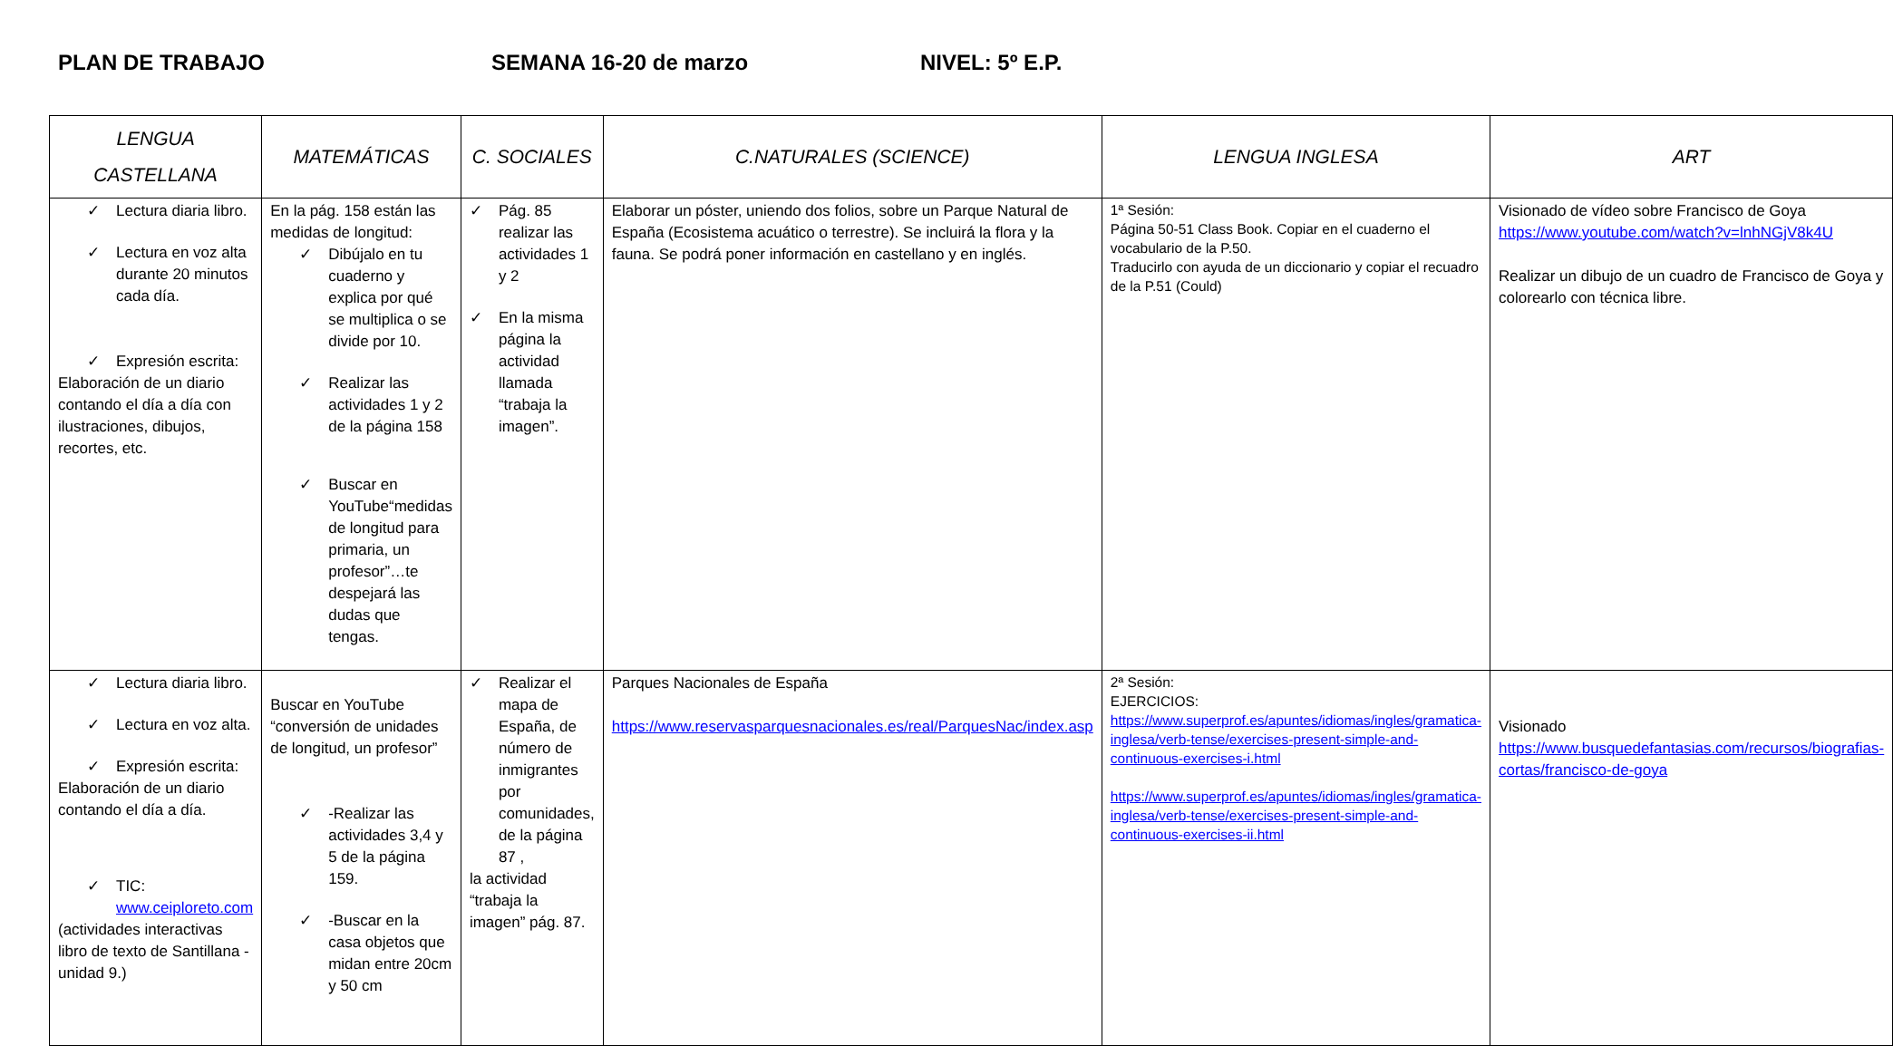PLAN DE TRABAJO SEMANA 16-20 de marzo NIVEL: 5º E.P.
| LENGUA CASTELLANA | MATEMÁTICAS | C. SOCIALES | C.NATURALES (SCIENCE) | LENGUA INGLESA | ART |
| --- | --- | --- | --- | --- | --- |
| ✓ Lectura diaria libro. ✓ Lectura en voz alta durante 20 minutos cada día. ✓ Expresión escrita: Elaboración de un diario contando el día a día con ilustraciones, dibujos, recortes, etc. | En la pág. 158 están las medidas de longitud: ✓ Dibújalo en tu cuaderno y explica por qué se multiplica o se divide por 10. ✓ Realizar las actividades 1 y 2 de la página 158 ✓ Buscar en YouTube“medidas de longitud para primaria, un profesor”…te despejará las dudas que tengas. | ✓ Pág. 85 realizar las actividades 1 y 2 ✓ En la misma página la actividad llamada “trabaja la imagen”. | Elaborar un póster, uniendo dos folios, sobre un Parque Natural de España (Ecosistema acuático o terrestre). Se incluirá la flora y la fauna. Se podrá poner información en castellano y en inglés. | 1ª Sesión: Página 50-51 Class Book. Copiar en el cuaderno el vocabulario de la P.50. Traducirlo con ayuda de un diccionario y copiar el recuadro de la P.51 (Could) | Visionado de vídeo sobre Francisco de Goya https://www.youtube.com/watch?v=lnhNGjV8k4U Realizar un dibujo de un cuadro de Francisco de Goya y colorearlo con técnica libre. |
| ✓ Lectura diaria libro. ✓ Lectura en voz alta. ✓ Expresión escrita: Elaboración de un diario contando el día a día. ✓ TIC: www.ceiploreto.com (actividades interactivas libro de texto de Santillana -unidad 9.) | Buscar en YouTube “conversión de unidades de longitud, un profesor” ✓ -Realizar las actividades 3,4 y 5 de la página 159. ✓ -Buscar en la casa objetos que midan entre 20cm y 50 cm | ✓ Realizar el mapa de España, de número de inmigrantes por comunidades, de la página 87 , la actividad “trabaja la imagen” pág. 87. | Parques Nacionales de España https://www.reservasparquesnacionales.es/real/ParquesNac/index.asp | 2ª Sesión: EJERCICIOS: https://www.superprof.es/apuntes/idiomas/ingles/gramatica-inglesa/verb-tense/exercises-present-simple-and-continuous-exercises-i.html https://www.superprof.es/apuntes/idiomas/ingles/gramatica-inglesa/verb-tense/exercises-present-simple-and-continuous-exercises-ii.html | Visionado https://www.busquedefantasias.com/recursos/biografias-cortas/francisco-de-goya |